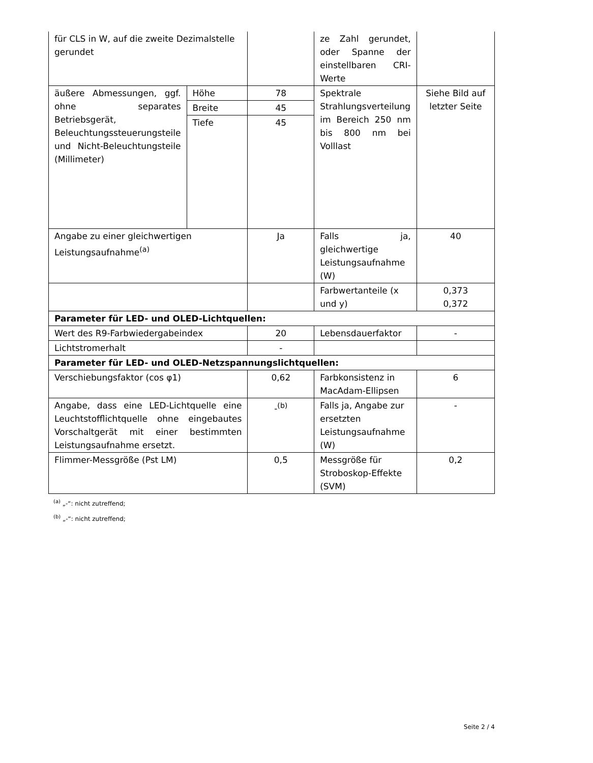| für CLS in W, auf die zweite Dezimalstelle gerundet | | | ze Zahl gerundet, oder Spanne der einstellbaren CRI-Werte | |
| äußere Abmessungen, ggf. ohne separates Betriebsgerät, Beleuchtungssteuerungsteile und Nicht-Beleuchtungsteile (Millimeter) | Höhe | 78 | Spektrale Strahlungsverteilung im Bereich 250 nm bis 800 nm bei Volllast | Siehe Bild auf letzter Seite |
| | Breite | 45 | | |
| | Tiefe | 45 | | |
| Angabe zu einer gleichwertigen Leistungsaufnahme<sup>(a)</sup> | | Ja | Falls ja, gleichwertige Leistungsaufnahme (W) | 40 |
| | | | Farbwertanteile (x und y) | 0,373 0,372 |
| Parameter für LED- und OLED-Lichtquellen: | | | | |
| Wert des R9-Farbwiedergabeindex | | 20 | Lebensdauerfaktor | - |
| Lichtstromerhalt | | - | | |
| Parameter für LED- und OLED-Netzspannungslichtquellen: | | | | |
| Verschiebungsfaktor (cos φ1) | | 0,62 | Farbkonsistenz in MacAdam-Ellipsen | 6 |
| Angabe, dass eine LED-Lichtquelle eine Leuchtstofflichtquelle ohne eingebautes Vorschaltgerät mit einer bestimmten Leistungsaufnahme ersetzt. | | -<sup>(b)</sup> | Falls ja, Angabe zur ersetzten Leistungsaufnahme (W) | - |
| Flimmer-Messgröße (Pst LM) | | 0,5 | Messgröße für Stroboskop-Effekte (SVM) | 0,2 |
<sup>(a)</sup> „-“: nicht zutreffend;
<sup>(b)</sup> „-“: nicht zutreffend;
Seite 2 / 4